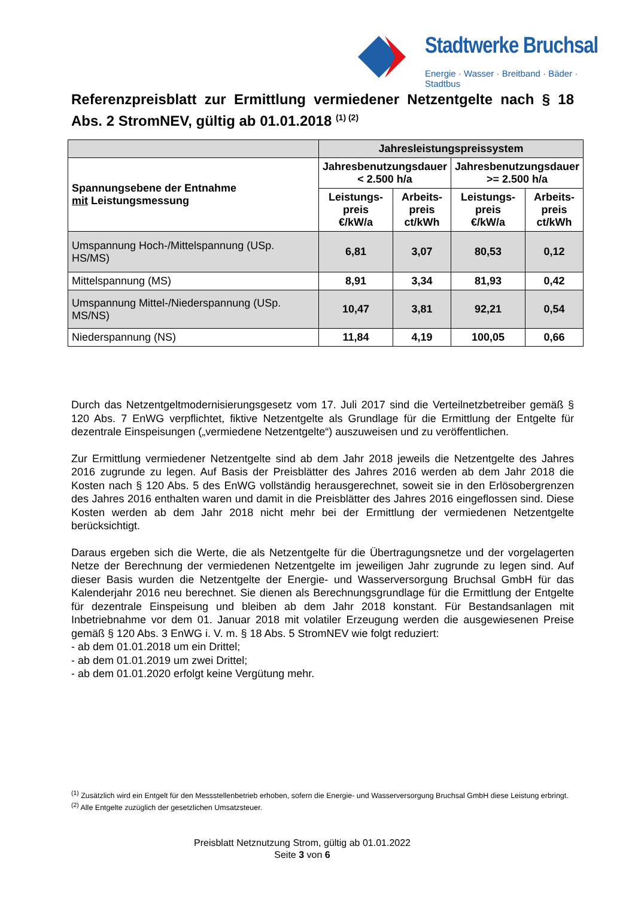Stadtwerke Bruchsal
Energie · Wasser · Breitband · Bäder · Stadtbus
Referenzpreisblatt zur Ermittlung vermiedener Netzentgelte nach § 18 Abs. 2 StromNEV, gültig ab 01.01.2018 <sup>(1) (2)</sup>
| | Jahresleistungspreissystem | | | |
| --- | --- | --- | --- | --- |
| Spannungsebene der Entnahme mit Leistungsmessung | Jahresbenutzungsdauer < 2.500 h/a | | Jahresbenutzungsdauer >= 2.500 h/a | |
| | Leistungs- preis €/kW/a | Arbeits- preis ct/kWh | Leistungs- preis €/kW/a | Arbeits- preis ct/kWh |
| Umspannung Hoch-/Mittelspannung (USp. HS/MS) | 6,81 | 3,07 | 80,53 | 0,12 |
| Mittelspannung (MS) | 8,91 | 3,34 | 81,93 | 0,42 |
| Umspannung Mittel-/Niederspannung (USp. MS/NS) | 10,47 | 3,81 | 92,21 | 0,54 |
| Niederspannung (NS) | 11,84 | 4,19 | 100,05 | 0,66 |
Durch das Netzentgeltmodernisierungsgesetz vom 17. Juli 2017 sind die Verteilnetzbetreiber gemäß § 120 Abs. 7 EnWG verpflichtet, fiktive Netzentgelte als Grundlage für die Ermittlung der Entgelte für dezentrale Einspeisungen („vermiedene Netzentgelte“) auszuweisen und zu veröffentlichen.
Zur Ermittlung vermiedener Netzentgelte sind ab dem Jahr 2018 jeweils die Netzentgelte des Jahres 2016 zugrunde zu legen. Auf Basis der Preisblätter des Jahres 2016 werden ab dem Jahr 2018 die Kosten nach § 120 Abs. 5 des EnWG vollständig herausgerechnet, soweit sie in den Erlösobergrenzen des Jahres 2016 enthalten waren und damit in die Preisblätter des Jahres 2016 eingeflossen sind. Diese Kosten werden ab dem Jahr 2018 nicht mehr bei der Ermittlung der vermiedenen Netzentgelte berücksichtigt.
Daraus ergeben sich die Werte, die als Netzentgelte für die Übertragungsnetze und der vorgelagerten Netze der Berechnung der vermiedenen Netzentgelte im jeweiligen Jahr zugrunde zu legen sind. Auf dieser Basis wurden die Netzentgelte der Energie- und Wasserversorgung Bruchsal GmbH für das Kalenderjahr 2016 neu berechnet. Sie dienen als Berechnungsgrundlage für die Ermittlung der Entgelte für dezentrale Einspeisung und bleiben ab dem Jahr 2018 konstant. Für Bestandsanlagen mit Inbetriebnahme vor dem 01. Januar 2018 mit volatiler Erzeugung werden die ausgewiesenen Preise gemäß § 120 Abs. 3 EnWG i. V. m. § 18 Abs. 5 StromNEV wie folgt reduziert:
- ab dem 01.01.2018 um ein Drittel;
- ab dem 01.01.2019 um zwei Drittel;
- ab dem 01.01.2020 erfolgt keine Vergütung mehr.
<sup>(1)</sup> Zusätzlich wird ein Entgelt für den Messstellenbetrieb erhoben, sofern die Energie- und Wasserversorgung Bruchsal GmbH diese Leistung erbringt.
<sup>(2)</sup> Alle Entgelte zuzüglich der gesetzlichen Umsatzsteuer.
Preisblatt Netznutzung Strom, gültig ab 01.01.2022
Seite 3 von 6